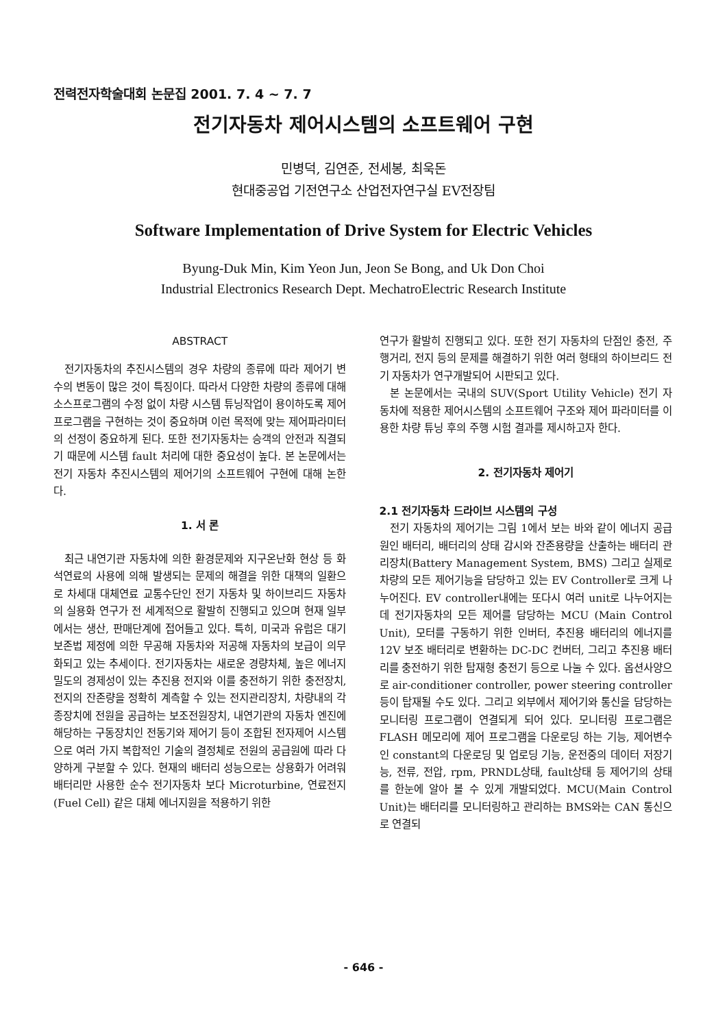전력전자학술대회 논문집 2001. 7. 4 ~ 7. 7
전기자동차 제어시스템의 소프트웨어 구현
민병덕, 김연준, 전세봉, 최욱돈
현대중공업 기전연구소 산업전자연구실 EV전장팀
Software Implementation of Drive System for Electric Vehicles
Byung-Duk Min, Kim Yeon Jun, Jeon Se Bong, and Uk Don Choi
Industrial Electronics Research Dept. MechatroElectric Research Institute
ABSTRACT
전기자동차의 추진시스템의 경우 차량의 종류에 따라 제어기 변수의 변동이 많은 것이 특징이다. 따라서 다양한 차량의 종류에 대해 소스프로그램의 수정 없이 차량 시스템 튜닝작업이 용이하도록 제어프로그램을 구현하는 것이 중요하며 이런 목적에 맞는 제어파라미터의 선정이 중요하게 된다. 또한 전기자동차는 승객의 안전과 직결되기 때문에 시스템 fault 처리에 대한 중요성이 높다. 본 논문에서는 전기 자동차 추진시스템의 제어기의 소프트웨어 구현에 대해 논한다.
1. 서 론
최근 내연기관 자동차에 의한 환경문제와 지구온난화 현상 등 화석연료의 사용에 의해 발생되는 문제의 해결을 위한 대책의 일환으로 차세대 대체연료 교통수단인 전기 자동차 및 하이브리드 자동차의 실용화 연구가 전 세계적으로 활발히 진행되고 있으며 현재 일부에서는 생산, 판매단계에 접어들고 있다. 특히, 미국과 유럽은 대기보존법 제정에 의한 무공해 자동차와 저공해 자동차의 보급이 의무화되고 있는 추세이다. 전기자동차는 새로운 경량차체, 높은 에너지 밀도의 경제성이 있는 추진용 전지와 이를 충전하기 위한 충전장치, 전지의 잔존량을 정확히 계측할 수 있는 전지관리장치, 차량내의 각종장치에 전원을 공급하는 보조전원장치, 내연기관의 자동차 엔진에 해당하는 구동장치인 전동기와 제어기 등이 조합된 전자제어 시스템으로 여러 가지 복합적인 기술의 결정체로 전원의 공급원에 따라 다양하게 구분할 수 있다. 현재의 배터리 성능으로는 상용화가 어려워 배터리만 사용한 순수 전기자동차 보다 Microturbine, 연료전지(Fuel Cell) 같은 대체 에너지원을 적용하기 위한
연구가 활발히 진행되고 있다. 또한 전기 자동차의 단점인 충전, 주행거리, 전지 등의 문제를 해결하기 위한 여러 형태의 하이브리드 전기 자동차가 연구개발되어 시판되고 있다.
본 논문에서는 국내의 SUV(Sport Utility Vehicle) 전기 자동차에 적용한 제어시스템의 소프트웨어 구조와 제어 파라미터를 이용한 차량 튜닝 후의 주행 시험 결과를 제시하고자 한다.
2. 전기자동차 제어기
2.1 전기자동차 드라이브 시스템의 구성
전기 자동차의 제어기는 그림 1에서 보는 바와 같이 에너지 공급원인 배터리, 배터리의 상태 감시와 잔존용량을 산출하는 배터리 관리장치(Battery Management System, BMS) 그리고 실제로 차량의 모든 제어기능을 담당하고 있는 EV Controller로 크게 나누어진다. EV controller내에는 또다시 여러 unit로 나누어지는데 전기자동차의 모든 제어를 담당하는 MCU (Main Control Unit), 모터를 구동하기 위한 인버터, 추진용 배터리의 에너지를 12V 보조 배터리로 변환하는 DC-DC 컨버터, 그리고 추진용 배터리를 충전하기 위한 탑재형 충전기 등으로 나눌 수 있다. 옵션사양으로 air-conditioner controller, power steering controller등이 탑재될 수도 있다. 그리고 외부에서 제어기와 통신을 담당하는 모니터링 프로그램이 연결되게 되어 있다. 모니터링 프로그램은 FLASH 메모리에 제어 프로그램을 다운로딩 하는 기능, 제어변수인 constant의 다운로딩 및 업로딩 기능, 운전중의 데이터 저장기능, 전류, 전압, rpm, PRNDL상태, fault상태 등 제어기의 상태를 한눈에 알아 볼 수 있게 개발되었다. MCU(Main Control Unit)는 배터리를 모니터링하고 관리하는 BMS와는 CAN 통신으로 연결되
- 646 -